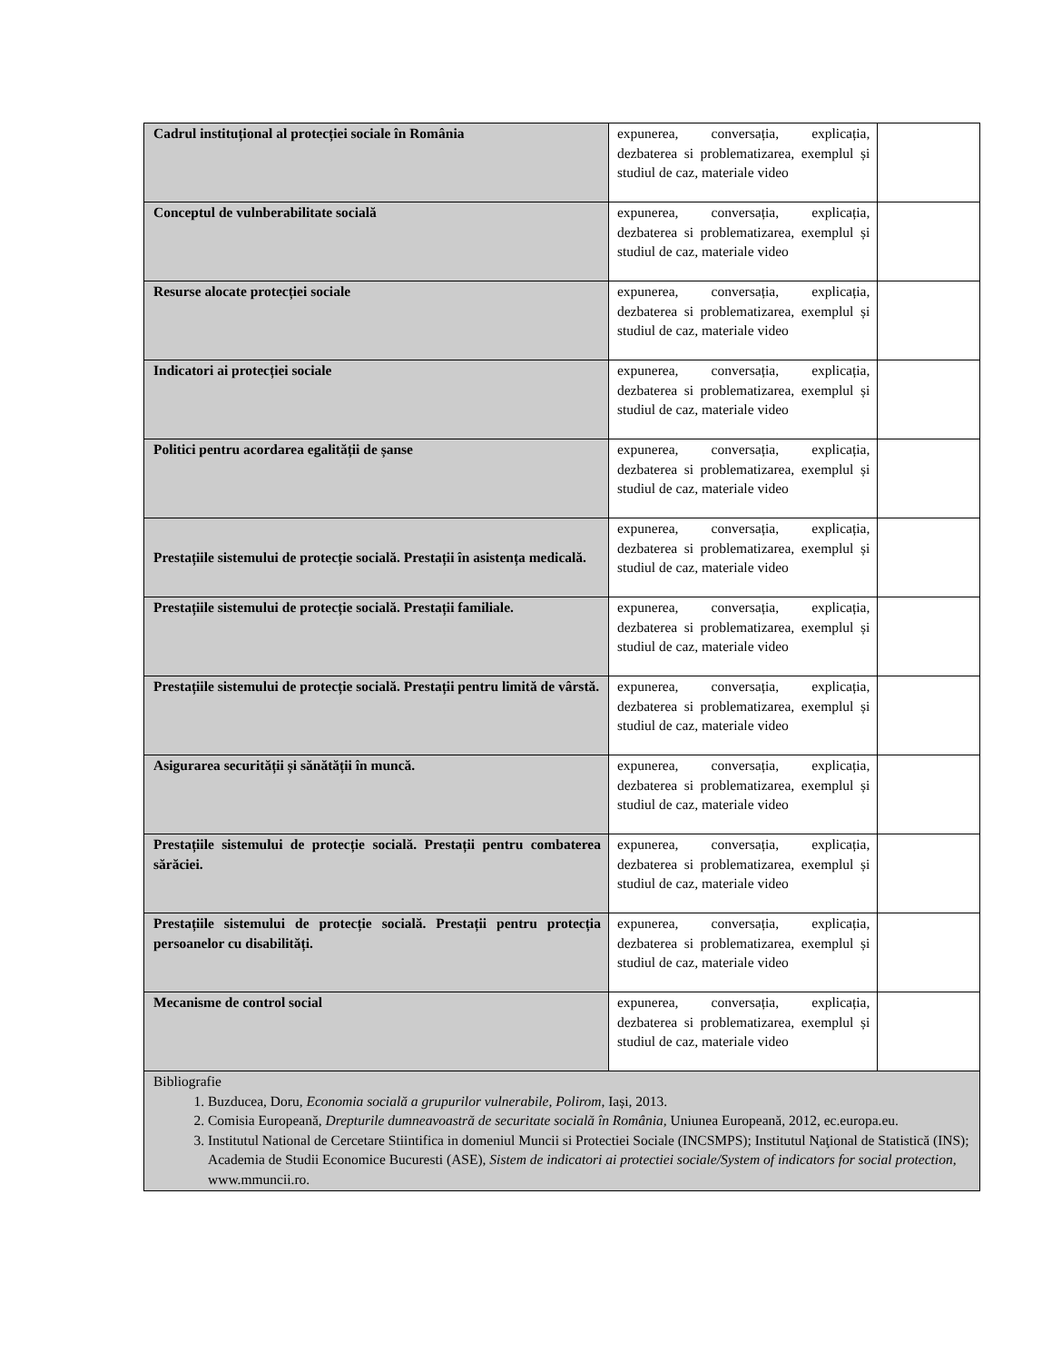| Cadrul instituțional al protecției sociale în România | expunerea, conversația, explicația, dezbaterea si problematizarea, exemplul și studiul de caz, materiale video | |
| Conceptul de vulnberabilitate socială | expunerea, conversația, explicația, dezbaterea si problematizarea, exemplul și studiul de caz, materiale video | |
| Resurse alocate protecției sociale | expunerea, conversația, explicația, dezbaterea si problematizarea, exemplul și studiul de caz, materiale video | |
| Indicatori ai protecției sociale | expunerea, conversația, explicația, dezbaterea si problematizarea, exemplul și studiul de caz, materiale video | |
| Politici pentru acordarea egalității de șanse | expunerea, conversația, explicația, dezbaterea si problematizarea, exemplul și studiul de caz, materiale video | |
| Prestațiile sistemului de protecție socială. Prestații în asistența medicală. | expunerea, conversația, explicația, dezbaterea si problematizarea, exemplul și studiul de caz, materiale video | |
| Prestațiile sistemului de protecție socială. Prestații familiale. | expunerea, conversația, explicația, dezbaterea si problematizarea, exemplul și studiul de caz, materiale video | |
| Prestațiile sistemului de protecție socială. Prestații pentru limită de vârstă. | expunerea, conversația, explicația, dezbaterea si problematizarea, exemplul și studiul de caz, materiale video | |
| Asigurarea securității și sănătății în muncă. | expunerea, conversația, explicația, dezbaterea si problematizarea, exemplul și studiul de caz, materiale video | |
| Prestațiile sistemului de protecție socială. Prestații pentru combaterea sărăciei. | expunerea, conversația, explicația, dezbaterea si problematizarea, exemplul și studiul de caz, materiale video | |
| Prestațiile sistemului de protecție socială. Prestații pentru protecția persoanelor cu disabilități. | expunerea, conversația, explicația, dezbaterea si problematizarea, exemplul și studiul de caz, materiale video | |
| Mecanisme de control social | expunerea, conversația, explicația, dezbaterea si problematizarea, exemplul și studiul de caz, materiale video | |
| Bibliografie 1. Buzducea, Doru, Economia socială a grupurilor vulnerabile, Polirom , Iași, 2013. 2. Comisia Europeană, Drepturile dumneavoastră de securitate socială în România, Uniunea Europeană, 2012, ec.europa.eu. 3. Institutul National de Cercetare Stiintifica in domeniul Muncii si Protectiei Sociale (INCSMPS); Institutul Naţional de Statistică (INS); Academia de Studii Economice Bucuresti (ASE), Sistem de indicatori ai protectiei sociale/System of indicators for social protection , www.mmuncii.ro. | | |